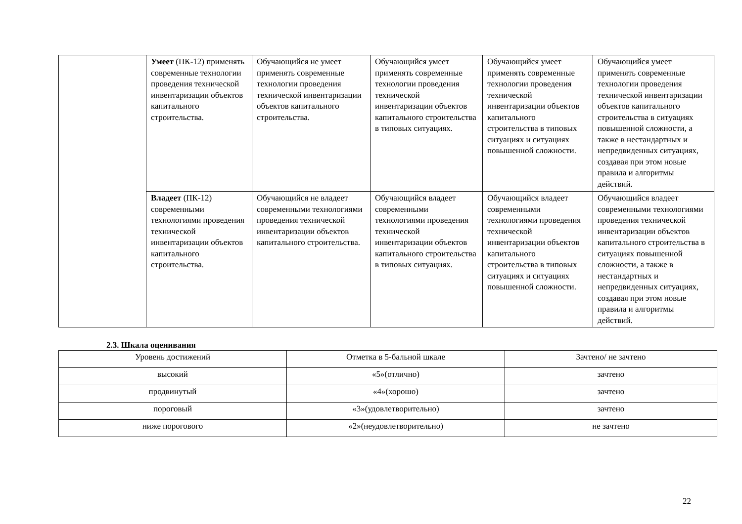| | Умеет (ПК-12) применять современные технологии проведения технической инвентаризации объектов капитального строительства. | Обучающийся не умеет применять современные технологии проведения технической инвентаризации объектов капитального строительства. | Обучающийся умеет применять современные технологии проведения технической инвентаризации объектов капитального строительства в типовых ситуациях. | Обучающийся умеет применять современные технологии проведения технической инвентаризации объектов капитального строительства в типовых ситуациях и ситуациях повышенной сложности. | Обучающийся умеет применять современные технологии проведения технической инвентаризации объектов капитального строительства в ситуациях повышенной сложности, а также в нестандартных и непредвиденных ситуациях, создавая при этом новые правила и алгоритмы действий. |
| | Владеет (ПК-12) современными технологиями проведения технической инвентаризации объектов капитального строительства. | Обучающийся не владеет современными технологиями проведения технической инвентаризации объектов капитального строительства. | Обучающийся владеет современными технологиями проведения технической инвентаризации объектов капитального строительства в типовых ситуациях. | Обучающийся владеет современными технологиями проведения технической инвентаризации объектов капитального строительства в типовых ситуациях и ситуациях повышенной сложности. | Обучающийся владеет современными технологиями проведения технической инвентаризации объектов капитального строительства в ситуациях повышенной сложности, а также в нестандартных и непредвиденных ситуациях, создавая при этом новые правила и алгоритмы действий. |
2.3. Шкала оценивания
| Уровень достижений | Отметка в 5-бальной шкале | Зачтено/ не зачтено |
| высокий | «5»(отлично) | зачтено |
| продвинутый | «4»(хорошо) | зачтено |
| пороговый | «3»(удовлетворительно) | зачтено |
| ниже порогового | «2»(неудовлетворительно) | не зачтено |
22